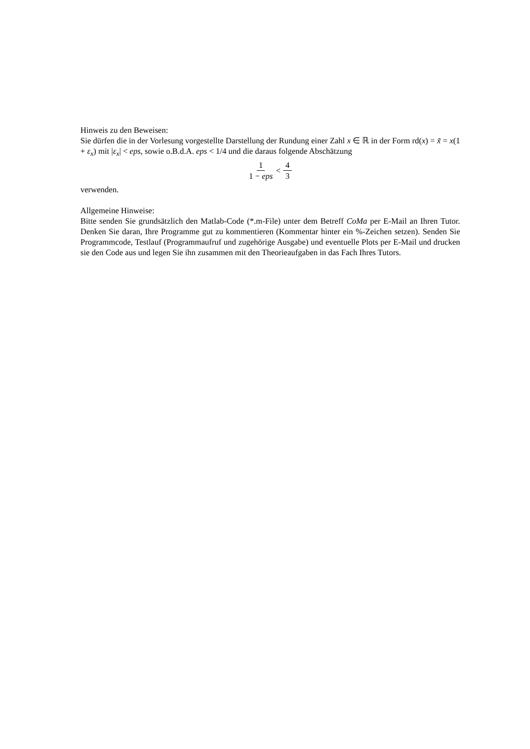Hinweis zu den Beweisen:
Sie dürfen die in der Vorlesung vorgestellte Darstellung der Rundung einer Zahl x ∈ ℝ in der Form rd(x) = x̃ = x(1 + ε<sub>x</sub>) mit |ε<sub>x</sub>| < eps, sowie o.B.d.A. eps < 1/4 und die daraus folgende Abschätzung
1 1 − eps < 4 3
verwenden.
Allgemeine Hinweise:
Bitte senden Sie grundsätzlich den Matlab-Code (*.m-File) unter dem Betreff CoMa per E-Mail an Ihren Tutor. Denken Sie daran, Ihre Programme gut zu kommentieren (Kommentar hinter ein %-Zeichen setzen). Senden Sie Programmcode, Testlauf (Programmaufruf und zugehörige Ausgabe) und eventuelle Plots per E-Mail und drucken sie den Code aus und legen Sie ihn zusammen mit den Theorieaufgaben in das Fach Ihres Tutors.